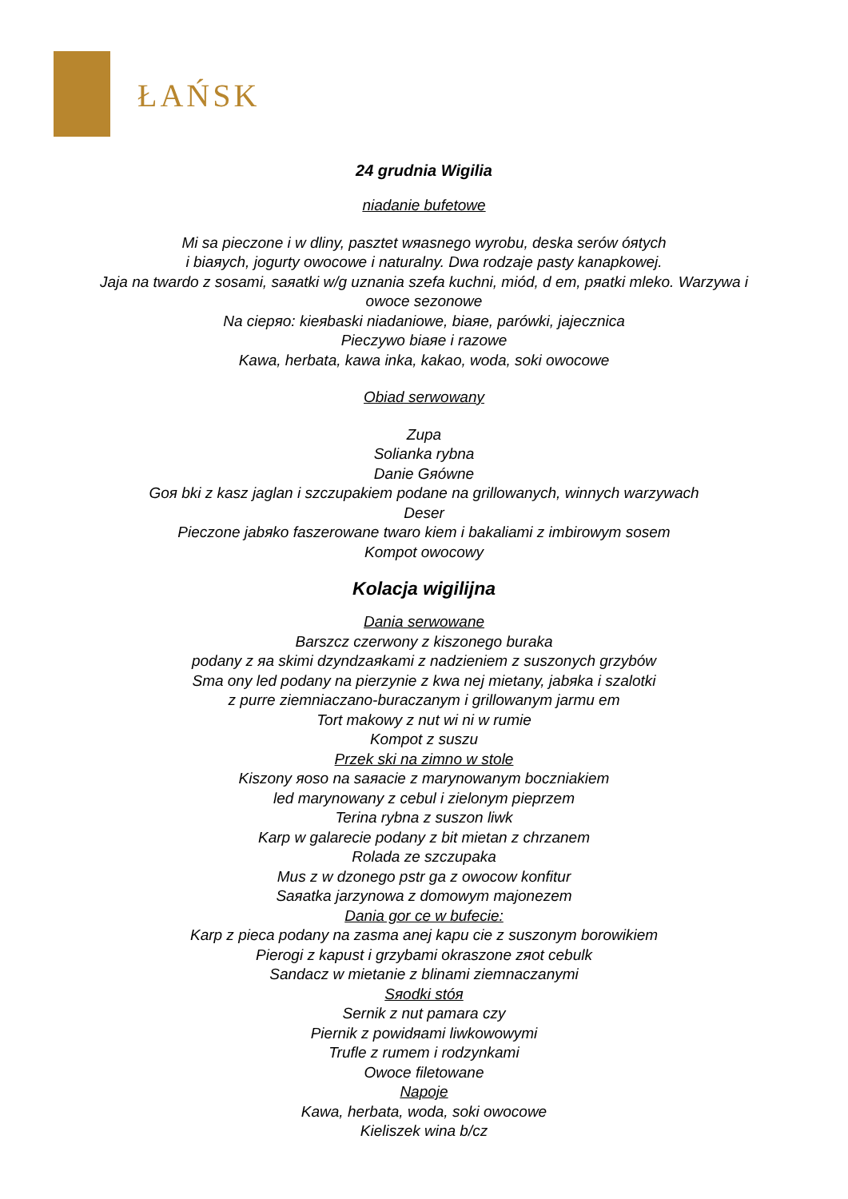ŁAŃSK
24 grudnia Wigilia
niadanie bufetowe
Mi sa pieczone i w dliny, pasztet wяasnego wyrobu, deska serów óяtych
i biaяych, jogurty owocowe i naturalny. Dwa rodzaje pasty kanapkowej.
Jaja na twardo z sosami, saяatki w/g uznania szefa kuchni, miód, d em, pяatki mleko. Warzywa i
owoce sezonowe
Na ciepяo: kieяbaski niadaniowe, biaяe, parówki, jajecznica
Pieczywo biaяe i razowe
Kawa, herbata, kawa inka, kakao, woda, soki owocowe
Obiad serwowany
Zupa
Solianka rybna
Danie Gяówne
Goя bki z kasz jaglan i szczupakiem podane na grillowanych, winnych warzywach
Deser
Pieczone jabяko faszerowane twaro kiem i bakaliami z imbirowym sosem
Kompot owocowy
Kolacja wigilijna
Dania serwowane
Barszcz czerwony z kiszonego buraka
podany z яa skimi dzyndzaяkami z nadzieniem z suszonych grzybów
Sma ony led podany na pierzynie z kwa nej mietany, jabяka i szalotki
z purre ziemniaczano-buraczanym i grillowanym jarmu em
Tort makowy z nut wi ni w rumie
Kompot z suszu
Przek ski na zimno w stole
Kiszony яoso na saяacie z marynowanym boczniakiem
led marynowany z cebul i zielonym pieprzem
Terina rybna z suszon liwk
Karp w galarecie podany z bit mietan z chrzanem
Rolada ze szczupaka
Mus z w dzonego pstr ga z owocow konfitur
Saяatka jarzynowa z domowym majonezem
Dania gor ce w bufecie:
Karp z pieca podany na zasma anej kapu cie z suszonym borowikiem
Pierogi z kapust i grzybami okraszone zяot cebulk
Sandacz w mietanie z blinami ziemnaczanymi
Sяodki stóя
Sernik z nut pamara czy
Piernik z powidяami liwkowowymi
Trufle z rumem i rodzynkami
Owoce filetowane
Napoje
Kawa, herbata, woda, soki owocowe
Kieliszek wina b/cz